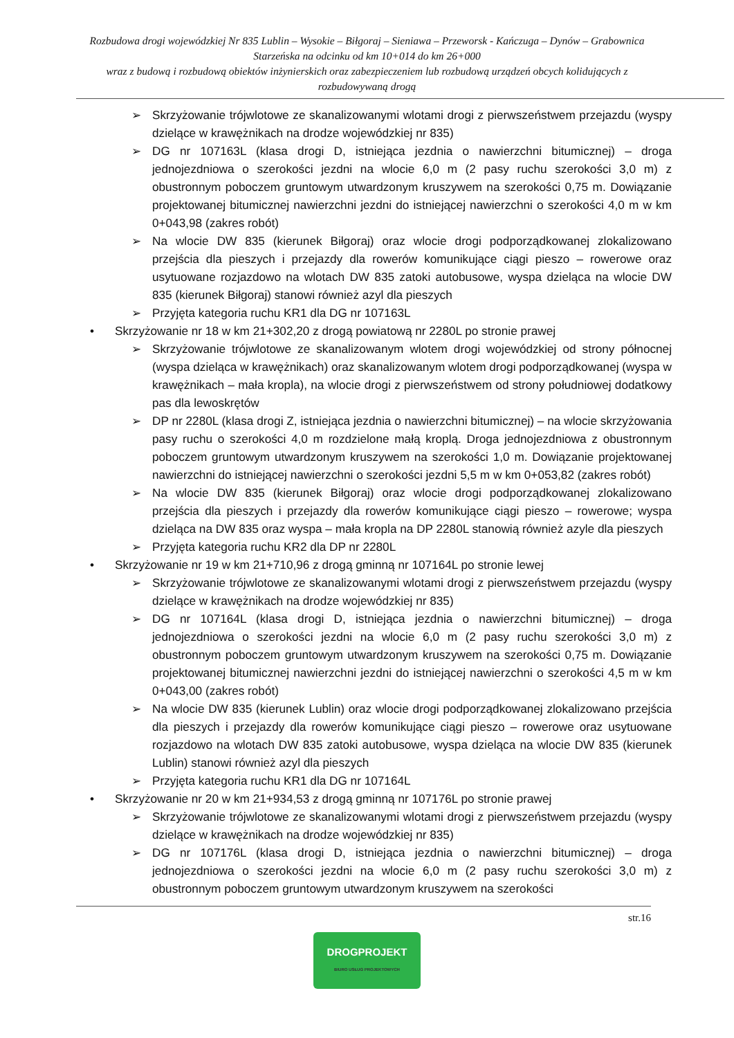Rozbudowa drogi wojewódzkiej Nr 835 Lublin – Wysokie – Biłgoraj – Sieniawa – Przeworsk - Kańczuga – Dynów – Grabownica Starzeńska na odcinku od km 10+014 do km 26+000
wraz z budową i rozbudową obiektów inżynierskich oraz zabezpieczeniem lub rozbudową urządzeń obcych kolidujących z rozbudowywaną drogą
➢ Skrzyżowanie trójwlotowe ze skanalizowanymi wlotami drogi z pierwszeństwem przejazdu (wyspy dzielące w krawężnikach na drodze wojewódzkiej nr 835)
➢ DG nr 107163L (klasa drogi D, istniejąca jezdnia o nawierzchni bitumicznej) – droga jednojezdniowa o szerokości jezdni na wlocie 6,0 m (2 pasy ruchu szerokości 3,0 m) z obustronnym poboczem gruntowym utwardzonym kruszywem na szerokości 0,75 m. Dowiązanie projektowanej bitumicznej nawierzchni jezdni do istniejącej nawierzchni o szerokości 4,0 m w km 0+043,98 (zakres robót)
➢ Na wlocie DW 835 (kierunek Biłgoraj) oraz wlocie drogi podporządkowanej zlokalizowano przejścia dla pieszych i przejazdy dla rowerów komunikujące ciągi pieszo – rowerowe oraz usytuowane rozjazdowo na wlotach DW 835 zatoki autobusowe, wyspa dzieląca na wlocie DW 835 (kierunek Biłgoraj) stanowi również azyl dla pieszych
➢ Przyjęta kategoria ruchu KR1 dla DG nr 107163L
• Skrzyżowanie nr 18 w km 21+302,20 z drogą powiatową nr 2280L po stronie prawej
➢ Skrzyżowanie trójwlotowe ze skanalizowanym wlotem drogi wojewódzkiej od strony północnej (wyspa dzieląca w krawężnikach) oraz skanalizowanym wlotem drogi podporządkowanej (wyspa w krawężnikach – mała kropla), na wlocie drogi z pierwszeństwem od strony południowej dodatkowy pas dla lewoskrętów
➢ DP nr 2280L (klasa drogi Z, istniejąca jezdnia o nawierzchni bitumicznej) – na wlocie skrzyżowania pasy ruchu o szerokości 4,0 m rozdzielone małą kroplą. Droga jednojezdniowa z obustronnym poboczem gruntowym utwardzonym kruszywem na szerokości 1,0 m. Dowiązanie projektowanej nawierzchni do istniejącej nawierzchni o szerokości jezdni 5,5 m w km 0+053,82 (zakres robót)
➢ Na wlocie DW 835 (kierunek Biłgoraj) oraz wlocie drogi podporządkowanej zlokalizowano przejścia dla pieszych i przejazdy dla rowerów komunikujące ciągi pieszo – rowerowe; wyspa dzieląca na DW 835 oraz wyspa – mała kropla na DP 2280L stanowią również azyle dla pieszych
➢ Przyjęta kategoria ruchu KR2 dla DP nr 2280L
• Skrzyżowanie nr 19 w km 21+710,96 z drogą gminną nr 107164L po stronie lewej
➢ Skrzyżowanie trójwlotowe ze skanalizowanymi wlotami drogi z pierwszeństwem przejazdu (wyspy dzielące w krawężnikach na drodze wojewódzkiej nr 835)
➢ DG nr 107164L (klasa drogi D, istniejąca jezdnia o nawierzchni bitumicznej) – droga jednojezdniowa o szerokości jezdni na wlocie 6,0 m (2 pasy ruchu szerokości 3,0 m) z obustronnym poboczem gruntowym utwardzonym kruszywem na szerokości 0,75 m. Dowiązanie projektowanej bitumicznej nawierzchni jezdni do istniejącej nawierzchni o szerokości 4,5 m w km 0+043,00 (zakres robót)
➢ Na wlocie DW 835 (kierunek Lublin) oraz wlocie drogi podporządkowanej zlokalizowano przejścia dla pieszych i przejazdy dla rowerów komunikujące ciągi pieszo – rowerowe oraz usytuowane rozjazdowo na wlotach DW 835 zatoki autobusowe, wyspa dzieląca na wlocie DW 835 (kierunek Lublin) stanowi również azyl dla pieszych
➢ Przyjęta kategoria ruchu KR1 dla DG nr 107164L
• Skrzyżowanie nr 20 w km 21+934,53 z drogą gminną nr 107176L po stronie prawej
➢ Skrzyżowanie trójwlotowe ze skanalizowanymi wlotami drogi z pierwszeństwem przejazdu (wyspy dzielące w krawężnikach na drodze wojewódzkiej nr 835)
➢ DG nr 107176L (klasa drogi D, istniejąca jezdnia o nawierzchni bitumicznej) – droga jednojezdniowa o szerokości jezdni na wlocie 6,0 m (2 pasy ruchu szerokości 3,0 m) z obustronnym poboczem gruntowym utwardzonym kruszywem na szerokości
str.16
DROGPROJEKT
BIURO USŁUG PROJEKTOWYCH